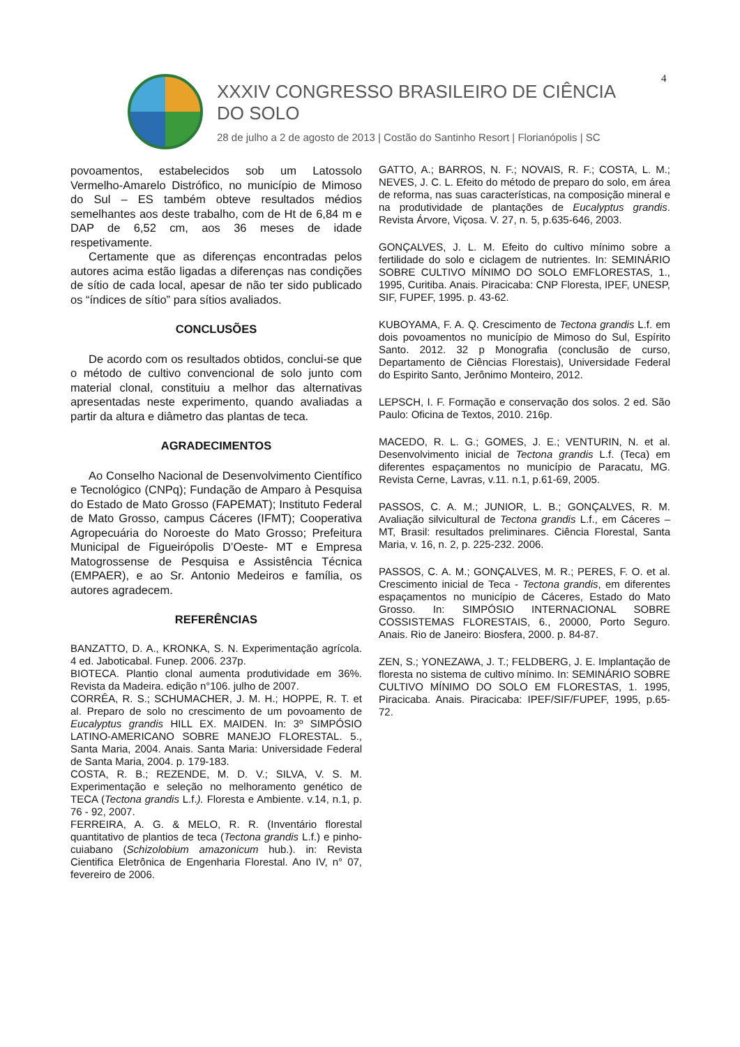4
XXXIV CONGRESSO BRASILEIRO DE CIÊNCIA DO SOLO
28 de julho a 2 de agosto de 2013 | Costão do Santinho Resort | Florianópolis | SC
povoamentos, estabelecidos sob um Latossolo Vermelho-Amarelo Distrófico, no município de Mimoso do Sul – ES também obteve resultados médios semelhantes aos deste trabalho, com de Ht de 6,84 m e DAP de 6,52 cm, aos 36 meses de idade respetivamente.
Certamente que as diferenças encontradas pelos autores acima estão ligadas a diferenças nas condições de sítio de cada local, apesar de não ter sido publicado os “índices de sítio” para sítios avaliados.
CONCLUSÕES
De acordo com os resultados obtidos, conclui-se que o método de cultivo convencional de solo junto com material clonal, constituiu a melhor das alternativas apresentadas neste experimento, quando avaliadas a partir da altura e diâmetro das plantas de teca.
AGRADECIMENTOS
Ao Conselho Nacional de Desenvolvimento Científico e Tecnológico (CNPq); Fundação de Amparo à Pesquisa do Estado de Mato Grosso (FAPEMAT); Instituto Federal de Mato Grosso, campus Cáceres (IFMT); Cooperativa Agropecuária do Noroeste do Mato Grosso; Prefeitura Municipal de Figueirópolis D’Oeste- MT e Empresa Matogrossense de Pesquisa e Assistência Técnica (EMPAER), e ao Sr. Antonio Medeiros e família, os autores agradecem.
REFERÊNCIAS
BANZATTO, D. A., KRONKA, S. N. Experimentação agrícola. 4 ed. Jaboticabal. Funep. 2006. 237p.
BIOTECA. Plantio clonal aumenta produtividade em 36%. Revista da Madeira. edição n°106. julho de 2007.
CORRÊA, R. S.; SCHUMACHER, J. M. H.; HOPPE, R. T. et al. Preparo de solo no crescimento de um povoamento de Eucalyptus grandis HILL EX. MAIDEN. In: 3º SIMPÓSIO LATINO-AMERICANO SOBRE MANEJO FLORESTAL. 5., Santa Maria, 2004. Anais. Santa Maria: Universidade Federal de Santa Maria, 2004. p. 179-183.
COSTA, R. B.; REZENDE, M. D. V.; SILVA, V. S. M. Experimentação e seleção no melhoramento genético de TECA (Tectona grandis L.f.). Floresta e Ambiente. v.14, n.1, p. 76 - 92, 2007.
FERREIRA, A. G. & MELO, R. R. (Inventário florestal quantitativo de plantios de teca (Tectona grandis L.f.) e pinho-cuiabano (Schizolobium amazonicum hub.). in: Revista Cientifica Eletrônica de Engenharia Florestal. Ano IV, n° 07, fevereiro de 2006.
GATTO, A.; BARROS, N. F.; NOVAIS, R. F.; COSTA, L. M.; NEVES, J. C. L. Efeito do método de preparo do solo, em área de reforma, nas suas características, na composição mineral e na produtividade de plantações de Eucalyptus grandis. Revista Árvore, Viçosa. V. 27, n. 5, p.635-646, 2003.
GONÇALVES, J. L. M. Efeito do cultivo mínimo sobre a fertilidade do solo e ciclagem de nutrientes. In: SEMINÁRIO SOBRE CULTIVO MÍNIMO DO SOLO EMFLORESTAS, 1., 1995, Curitiba. Anais. Piracicaba: CNP Floresta, IPEF, UNESP, SIF, FUPEF, 1995. p. 43-62.
KUBOYAMA, F. A. Q. Crescimento de Tectona grandis L.f. em dois povoamentos no município de Mimoso do Sul, Espírito Santo. 2012. 32 p Monografia (conclusão de curso, Departamento de Ciências Florestais), Universidade Federal do Espirito Santo, Jerônimo Monteiro, 2012.
LEPSCH, I. F. Formação e conservação dos solos. 2 ed. São Paulo: Oficina de Textos, 2010. 216p.
MACEDO, R. L. G.; GOMES, J. E.; VENTURIN, N. et al. Desenvolvimento inicial de Tectona grandis L.f. (Teca) em diferentes espaçamentos no município de Paracatu, MG. Revista Cerne, Lavras, v.11. n.1, p.61-69, 2005.
PASSOS, C. A. M.; JUNIOR, L. B.; GONÇALVES, R. M. Avaliação silvicultural de Tectona grandis L.f., em Cáceres – MT, Brasil: resultados preliminares. Ciência Florestal, Santa Maria, v. 16, n. 2, p. 225-232. 2006.
PASSOS, C. A. M.; GONÇALVES, M. R.; PERES, F. O. et al. Crescimento inicial de Teca - Tectona grandis, em diferentes espaçamentos no município de Cáceres, Estado do Mato Grosso. In: SIMPÓSIO INTERNACIONAL SOBRE COSSISTEMAS FLORESTAIS, 6., 20000, Porto Seguro. Anais. Rio de Janeiro: Biosfera, 2000. p. 84-87.
ZEN, S.; YONEZAWA, J. T.; FELDBERG, J. E. Implantação de floresta no sistema de cultivo mínimo. In: SEMINÁRIO SOBRE CULTIVO MÍNIMO DO SOLO EM FLORESTAS, 1. 1995, Piracicaba. Anais. Piracicaba: IPEF/SIF/FUPEF, 1995, p.65-72.